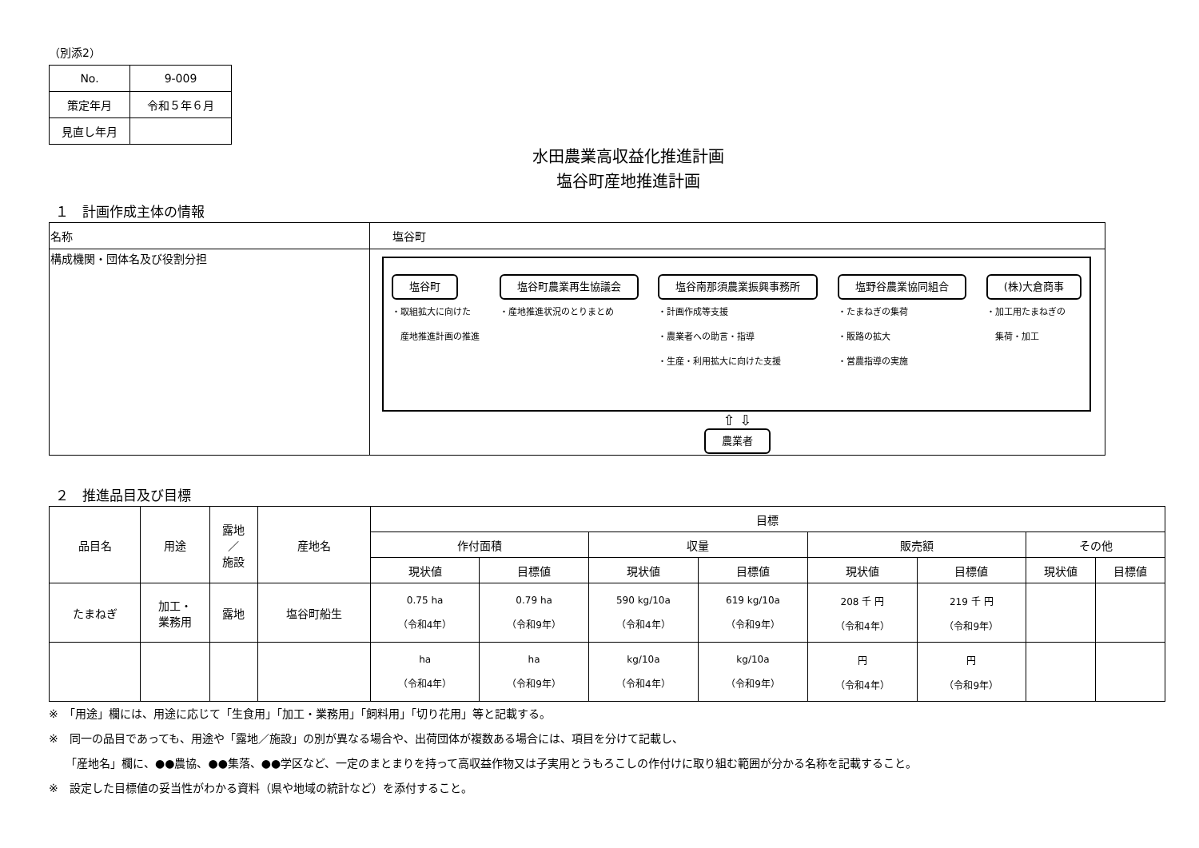（別添2）
| No. | 9-009 |
| 策定年月 | 令和５年６月 |
| 見直し年月 | |
水田農業高収益化推進計画
塩谷町産地推進計画
１　計画作成主体の情報
| 名称 | 塩谷町 |
| 構成機関・団体名及び役割分担 | 塩谷町 ・取組拡大に向けた 産地推進計画の推進 塩谷町農業再生協議会 ・産地推進状況のとりまとめ 塩谷南那須農業振興事務所 ・計画作成等支援 ・農業者への助言・指導 ・生産・利用拡大に向けた支援 塩野谷農業協同組合 ・たまねぎの集荷 ・販路の拡大 ・営農指導の実施 (株)大倉商事 ・加工用たまねぎの 集荷・加工 ⇧ ⇩ 農業者 |
２　推進品目及び目標
| 品目名 | 用途 | 露地 ／ 施設 | 産地名 | 目標 | | | | | | | |
| | | | | 作付面積 | | 収量 | | 販売額 | | その他 | |
| | | | | 現状値 | 目標値 | 現状値 | 目標値 | 現状値 | 目標値 | 現状値 | 目標値 |
| たまねぎ | 加工・ 業務用 | 露地 | 塩谷町船生 | 0.75 ha （令和4年） | 0.79 ha （令和9年） | 590 kg/10a （令和4年） | 619 kg/10a （令和9年） | 208 千 円 （令和4年） | 219 千 円 （令和9年） | | |
| | | | | ha （令和4年） | ha （令和9年） | kg/10a （令和4年） | kg/10a （令和9年） | 円 （令和4年） | 円 （令和9年） | | |
※　「用途」欄には、用途に応じて「生食用」「加工・業務用」「飼料用」「切り花用」等と記載する。
※　同一の品目であっても、用途や「露地／施設」の別が異なる場合や、出荷団体が複数ある場合には、項目を分けて記載し、
　　「産地名」欄に、●●農協、●●集落、●●学区など、一定のまとまりを持って高収益作物又は子実用とうもろこしの作付けに取り組む範囲が分かる名称を記載すること。
※　設定した目標値の妥当性がわかる資料（県や地域の統計など）を添付すること。